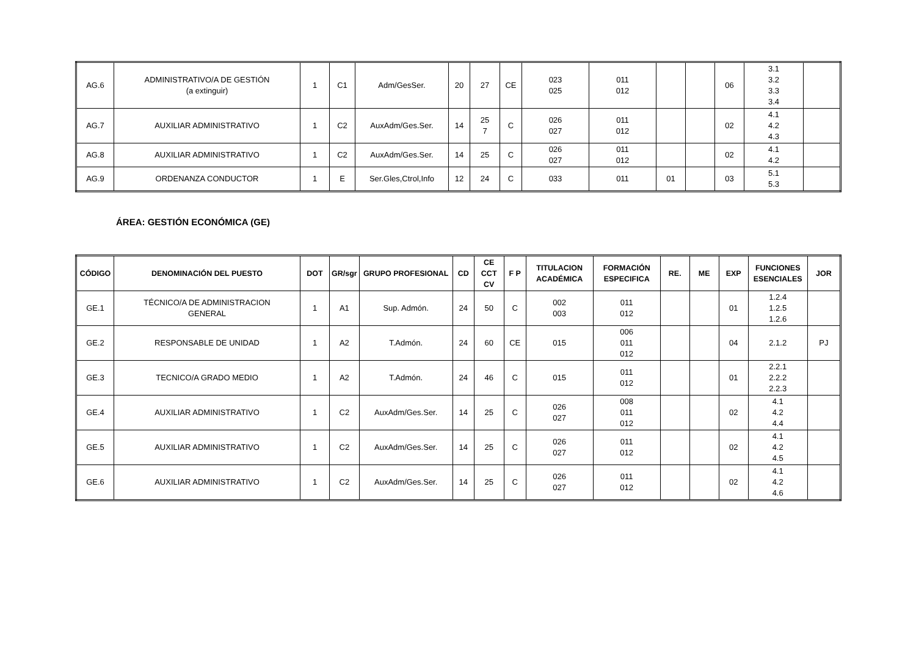| AG.6 | ADMINISTRATIVO/A DE GESTIÓN (a extinguir) | 1 | C1 | Adm/GesSer. | 20 | 27 | CE | 023 025 | 011 012 | | | 06 | 3.1 3.2 3.3 3.4 | |
| AG.7 | AUXILIAR ADMINISTRATIVO | 1 | C2 | AuxAdm/Ges.Ser. | 14 | 25 7 | C | 026 027 | 011 012 | | | 02 | 4.1 4.2 4.3 | |
| AG.8 | AUXILIAR ADMINISTRATIVO | 1 | C2 | AuxAdm/Ges.Ser. | 14 | 25 | C | 026 027 | 011 012 | | | 02 | 4.1 4.2 | |
| AG.9 | ORDENANZA CONDUCTOR | 1 | E | Ser.Gles,Ctrol,Info | 12 | 24 | C | 033 | 011 | 01 | | 03 | 5.1 5.3 | |
ÁREA: GESTIÓN ECONÓMICA (GE)
| CÓDIGO | DENOMINACIÓN DEL PUESTO | DOT | GR/sgr | GRUPO PROFESIONAL | CD | CE CCT CV | F P | TITULACION ACADÉMICA | FORMACIÓN ESPECIFICA | RE. | ME | EXP | FUNCIONES ESENCIALES | JOR |
| --- | --- | --- | --- | --- | --- | --- | --- | --- | --- | --- | --- | --- | --- | --- |
| GE.1 | TÉCNICO/A DE ADMINISTRACION GENERAL | 1 | A1 | Sup. Admón. | 24 | 50 | C | 002 003 | 011 012 | | | 01 | 1.2.4 1.2.5 1.2.6 | |
| GE.2 | RESPONSABLE DE UNIDAD | 1 | A2 | T.Admón. | 24 | 60 | CE | 015 | 006 011 012 | | | 04 | 2.1.2 | PJ |
| GE.3 | TECNICO/A GRADO MEDIO | 1 | A2 | T.Admón. | 24 | 46 | C | 015 | 011 012 | | | 01 | 2.2.1 2.2.2 2.2.3 | |
| GE.4 | AUXILIAR ADMINISTRATIVO | 1 | C2 | AuxAdm/Ges.Ser. | 14 | 25 | C | 026 027 | 008 011 012 | | | 02 | 4.1 4.2 4.4 | |
| GE.5 | AUXILIAR ADMINISTRATIVO | 1 | C2 | AuxAdm/Ges.Ser. | 14 | 25 | C | 026 027 | 011 012 | | | 02 | 4.1 4.2 4.5 | |
| GE.6 | AUXILIAR ADMINISTRATIVO | 1 | C2 | AuxAdm/Ges.Ser. | 14 | 25 | C | 026 027 | 011 012 | | | 02 | 4.1 4.2 4.6 | |